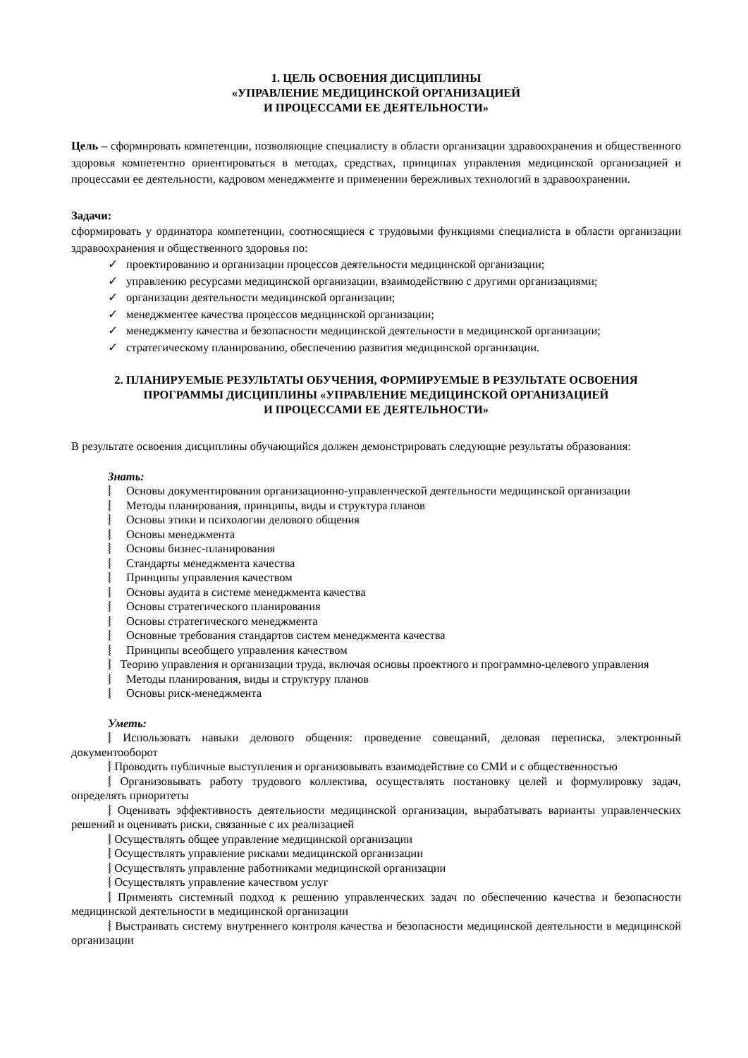1. ЦЕЛЬ ОСВОЕНИЯ ДИСЦИПЛИНЫ
«УПРАВЛЕНИЕ МЕДИЦИНСКОЙ ОРГАНИЗАЦИЕЙ
И ПРОЦЕССАМИ ЕЕ ДЕЯТЕЛЬНОСТИ»
Цель – сформировать компетенции, позволяющие специалисту в области организации здравоохранения и общественного здоровья компетентно ориентироваться в методах, средствах, принципах управления медицинской организацией и процессами ее деятельности, кадровом менеджменте и применении бережливых технологий в здравоохранении.
Задачи:
сформировать у ординатора компетенции, соотносящиеся с трудовыми функциями специалиста в области организации здравоохранения и общественного здоровья по:
✓ проектированию и организации процессов деятельности медицинской организации;
✓ управлению ресурсами медицинской организации, взаимодействию с другими организациями;
✓ организации деятельности медицинской организации;
✓ менеджментее качества процессов медицинской организации;
✓ менеджменту качества и безопасности медицинской деятельности в медицинской организации;
✓ стратегическому планированию, обеспечению развития медицинской организации.
2. ПЛАНИРУЕМЫЕ РЕЗУЛЬТАТЫ ОБУЧЕНИЯ, ФОРМИРУЕМЫЕ В РЕЗУЛЬТАТЕ ОСВОЕНИЯ
ПРОГРАММЫ ДИСЦИПЛИНЫ «УПРАВЛЕНИЕ МЕДИЦИНСКОЙ ОРГАНИЗАЦИЕЙ
И ПРОЦЕССАМИ ЕЕ ДЕЯТЕЛЬНОСТИ»
В результате освоения дисциплины обучающийся должен демонстрировать следующие результаты образования:
Знать:
⦚ Основы документирования организационно-управленческой деятельности медицинской организации
⦚ Методы планирования, принципы, виды и структура планов
⦚ Основы этики и психологии делового общения
⦚ Основы менеджмента
⦚ Основы бизнес-планирования
⦚ Стандарты менеджмента качества
⦚ Принципы управления качеством
⦚ Основы аудита в системе менеджмента качества
⦚ Основы стратегического планирования
⦚ Основы стратегического менеджмента
⦚ Основные требования стандартов систем менеджмента качества
⦚ Принципы всеобщего управления качеством
⦚ Теорию управления и организации труда, включая основы проектного и программно-целевого управления
⦚ Методы планирования, виды и структуру планов
⦚ Основы риск-менеджмента
Уметь:
⦚ Использовать навыки делового общения: проведение совещаний, деловая переписка, электронный документооборот
⦚ Проводить публичные выступления и организовывать взаимодействие со СМИ и с общественностью
⦚ Организовывать работу трудового коллектива, осуществлять постановку целей и формулировку задач, определять приоритеты
⦚ Оценивать эффективность деятельности медицинской организации, вырабатывать варианты управленческих решений и оценивать риски, связанные с их реализацией
⦚ Осуществлять общее управление медицинской организации
⦚ Осуществлять управление рисками медицинской организации
⦚ Осуществлять управление работниками медицинской организации
⦚ Осуществлять управление качеством услуг
⦚ Применять системный подход к решению управленческих задач по обеспечению качества и безопасности медицинской деятельности в медицинской организации
⦚ Выстраивать систему внутреннего контроля качества и безопасности медицинской деятельности в медицинской организации